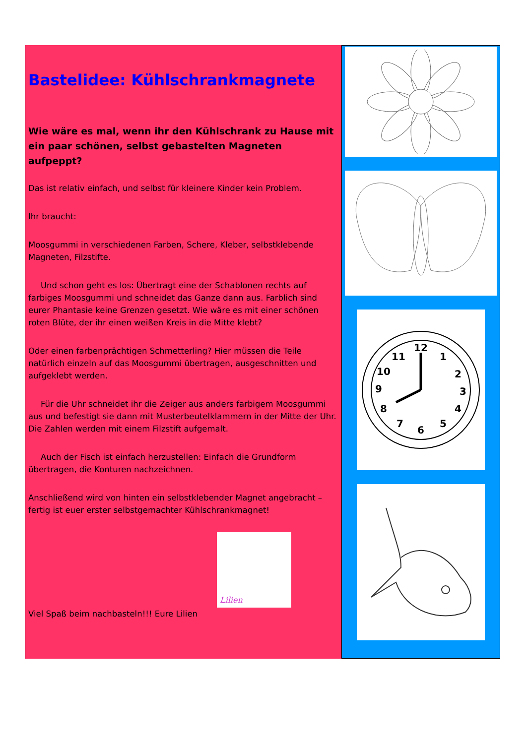Bastelidee: Kühlschrankmagnete
Wie wäre es mal, wenn ihr den Kühlschrank zu Hause mit ein paar schönen, selbst gebastelten Magneten aufpeppt?
Das ist relativ einfach, und selbst für kleinere Kinder kein Problem.
Ihr braucht:
Moosgummi in verschiedenen Farben, Schere, Kleber, selbstklebende Magneten, Filzstifte.
Und schon geht es los: Übertragt eine der Schablonen rechts auf farbiges Moosgummi und schneidet das Ganze dann aus. Farblich sind eurer Phantasie keine Grenzen gesetzt. Wie wäre es mit einer schönen roten Blüte, der ihr einen weißen Kreis in die Mitte klebt?
Oder einen farbenprächtigen Schmetterling? Hier müssen die Teile natürlich einzeln auf das Moosgummi übertragen, ausgeschnitten und aufgeklebt werden.
Für die Uhr schneidet ihr die Zeiger aus anders farbigem Moosgummi aus und befestigt sie dann mit Musterbeutelklammern in der Mitte der Uhr. Die Zahlen werden mit einem Filzstift aufgemalt.
Auch der Fisch ist einfach herzustellen: Einfach die Grundform übertragen, die Konturen nachzeichnen.
Anschließend wird von hinten ein selbstklebender Magnet angebracht – fertig ist euer erster selbstgemachter Kühlschrankmagnet!
Lilien
Viel Spaß beim nachbasteln!!! Eure Lilien
12
1
2
3
4
5
6
7
8
9
10
11